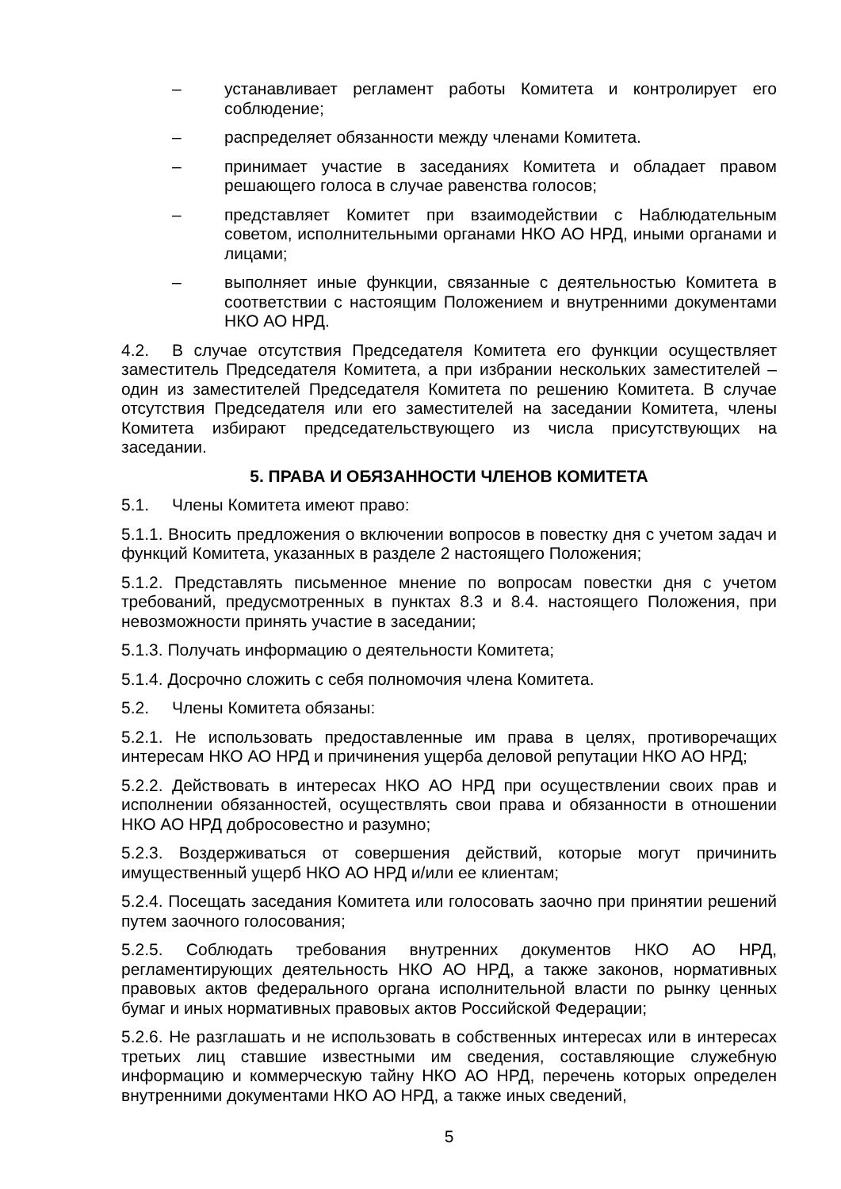– устанавливает регламент работы Комитета и контролирует его соблюдение;
– распределяет обязанности между членами Комитета.
– принимает участие в заседаниях Комитета и обладает правом решающего голоса в случае равенства голосов;
– представляет Комитет при взаимодействии с Наблюдательным советом, исполнительными органами НКО АО НРД, иными органами и лицами;
– выполняет иные функции, связанные с деятельностью Комитета в соответствии с настоящим Положением и внутренними документами НКО АО НРД.
4.2. В случае отсутствия Председателя Комитета его функции осуществляет заместитель Председателя Комитета, а при избрании нескольких заместителей – один из заместителей Председателя Комитета по решению Комитета. В случае отсутствия Председателя или его заместителей на заседании Комитета, члены Комитета избирают председательствующего из числа присутствующих на заседании.
5. ПРАВА И ОБЯЗАННОСТИ ЧЛЕНОВ КОМИТЕТА
5.1. Члены Комитета имеют право:
5.1.1. Вносить предложения о включении вопросов в повестку дня с учетом задач и функций Комитета, указанных в разделе 2 настоящего Положения;
5.1.2. Представлять письменное мнение по вопросам повестки дня с учетом требований, предусмотренных в пунктах 8.3 и 8.4. настоящего Положения, при невозможности принять участие в заседании;
5.1.3. Получать информацию о деятельности Комитета;
5.1.4. Досрочно сложить с себя полномочия члена Комитета.
5.2. Члены Комитета обязаны:
5.2.1. Не использовать предоставленные им права в целях, противоречащих интересам НКО АО НРД и причинения ущерба деловой репутации НКО АО НРД;
5.2.2. Действовать в интересах НКО АО НРД при осуществлении своих прав и исполнении обязанностей, осуществлять свои права и обязанности в отношении НКО АО НРД добросовестно и разумно;
5.2.3. Воздерживаться от совершения действий, которые могут причинить имущественный ущерб НКО АО НРД и/или ее клиентам;
5.2.4. Посещать заседания Комитета или голосовать заочно при принятии решений путем заочного голосования;
5.2.5. Соблюдать требования внутренних документов НКО АО НРД, регламентирующих деятельность НКО АО НРД, а также законов, нормативных правовых актов федерального органа исполнительной власти по рынку ценных бумаг и иных нормативных правовых актов Российской Федерации;
5.2.6. Не разглашать и не использовать в собственных интересах или в интересах третьих лиц ставшие известными им сведения, составляющие служебную информацию и коммерческую тайну НКО АО НРД, перечень которых определен внутренними документами НКО АО НРД, а также иных сведений,
5